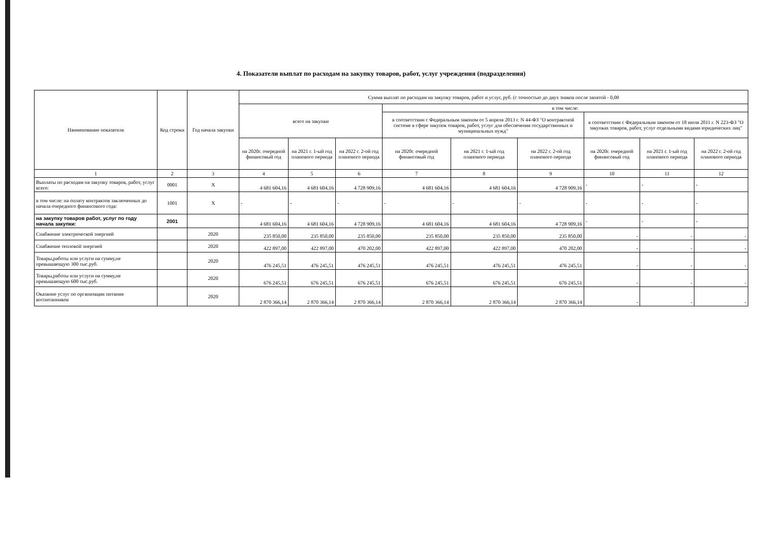4. Показатели выплат по расходам на закупку товаров, работ, услуг учреждения (подразделения)
| Наименование показателя | Код строки | Год начала закупки | Сумма выплат по расходам на закупку товаров, работ и услуг, руб. (с точностью до двух знаков после запятой - 0,00 | | | | | | | | |
| --- | --- | --- | --- | --- | --- | --- | --- | --- | --- | --- | --- |
| | | | всего на закупки | | | в том числе: | | | | | |
| | | | | | | в соответствии с Федеральным законом от 5 апреля 2013 г. N 44-ФЗ "О контрактной системе в сфере закупок товаров, работ, услуг для обеспечения государственных и муниципальных нужд" | | | в соответствии с Федеральным законом от 18 июля 2011 г. N 223-ФЗ "О закупках товаров, работ, услуг отдельными видами юридических лиц" | | |
| | | | на 2020г. очередной финансовый год | на 2021 г. 1-ый год планового периода | на 2022 г. 2-ой год планового периода | на 2020г. очередной финансовый год | на 2021 г. 1-ый год планового периода | на 2022 г. 2-ой год планового периода | на 2020г. очередной финансовый год | на 2021 г. 1-ый год планового периода | на 2022 г. 2-ой год планового периода |
| 1 | 2 | 3 | 4 | 5 | 6 | 7 | 8 | 9 | 10 | 11 | 12 |
| Выплаты по расходам на закупку товаров, работ, услуг всего: | 0001 | Х | 4 681 604,16 | 4 681 604,16 | 4 728 909,16 | 4 681 604,16 | 4 681 604,16 | 4 728 909,16 | - | - | - |
| в том числе: на оплату контрактов заключенных до начала очередного финансового года: | 1001 | Х | - | - | - | - | - | - | - | - | - |
| на закупку товаров работ, услуг по году начала закупки: | 2001 | | 4 681 604,16 | 4 681 604,16 | 4 728 909,16 | 4 681 604,16 | 4 681 604,16 | 4 728 909,16 | - | - | - |
| Снабжение электрической энергией | | 2020 | 235 850,00 | 235 850,00 | 235 850,00 | 235 850,00 | 235 850,00 | 235 850,00 | - | - | - |
| Снабжение тепловой энергией | | 2020 | 422 897,00 | 422 897,00 | 470 202,00 | 422 897,00 | 422 897,00 | 470 202,00 | - | - | - |
| Товары,работы или услуги на сумму,не превышающую 300 тыс.руб. | | 2020 | 476 245,51 | 476 245,51 | 476 245,51 | 476 245,51 | 476 245,51 | 476 245,51 | - | - | - |
| Товары,работы или услуги на сумму,не превышающую 600 тыс.руб. | | 2020 | 676 245,51 | 676 245,51 | 676 245,51 | 676 245,51 | 676 245,51 | 676 245,51 | - | - | - |
| Оказание услуг по организации питания воспитанников | | 2020 | 2 870 366,14 | 2 870 366,14 | 2 870 366,14 | 2 870 366,14 | 2 870 366,14 | 2 870 366,14 | - | - | - |